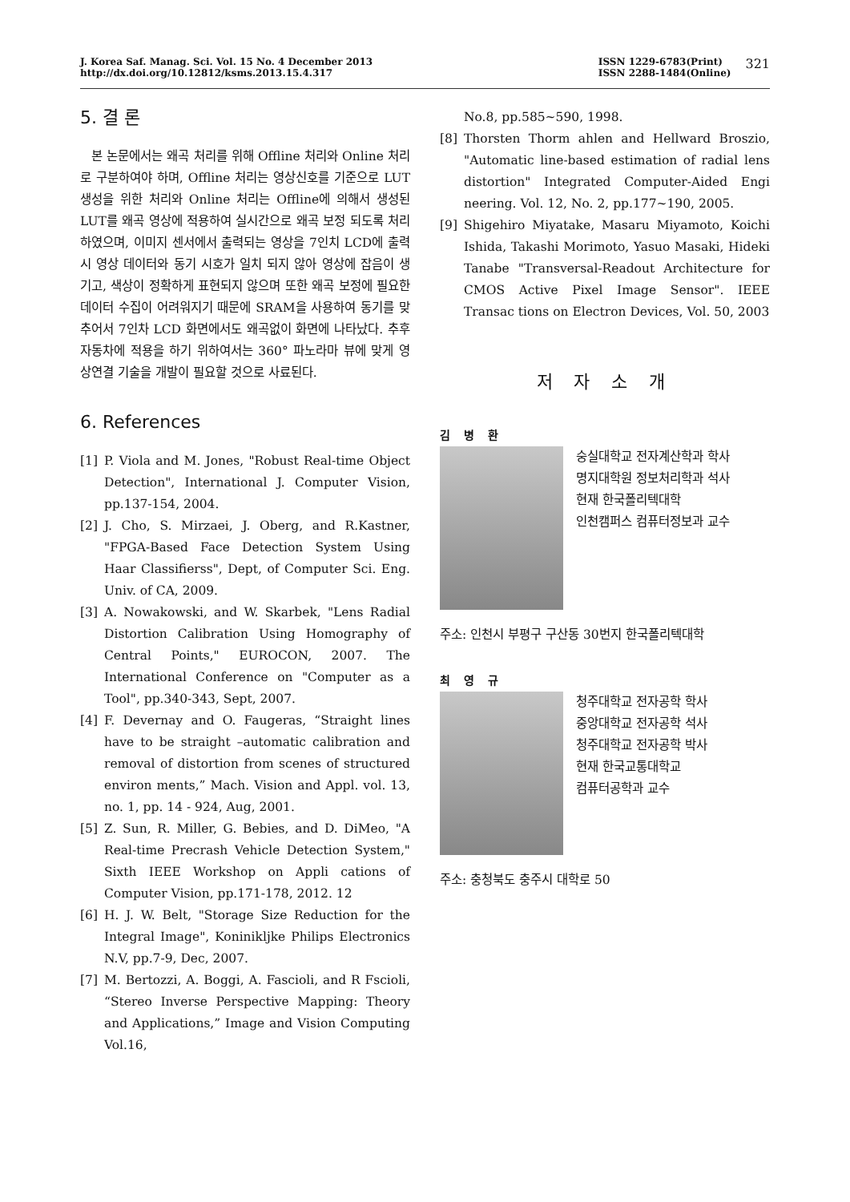J. Korea Saf. Manag. Sci. Vol. 15 No. 4 December 2013
http://dx.doi.org/10.12812/ksms.2013.15.4.317
ISSN 1229-6783(Print)
ISSN 2288-1484(Online)
321
5. 결 론
본 논문에서는 왜곡 처리를 위해 Offline 처리와 Online 처리로 구분하여야 하며, Offline 처리는 영상신호를 기준으로 LUT 생성을 위한 처리와 Online 처리는 Offline에 의해서 생성된 LUT를 왜곡 영상에 적용하여 실시간으로 왜곡 보정 되도록 처리하였으며, 이미지 센서에서 출력되는 영상을 7인치 LCD에 출력시 영상 데이터와 동기 시호가 일치 되지 않아 영상에 잡음이 생기고, 색상이 정확하게 표현되지 않으며 또한 왜곡 보정에 필요한 데이터 수집이 어려워지기 때문에 SRAM을 사용하여 동기를 맞추어서 7인차 LCD 화면에서도 왜곡없이 화면에 나타났다. 추후 자동차에 적용을 하기 위하여서는 360° 파노라마 뷰에 맞게 영상연결 기술을 개발이 필요할 것으로 사료된다.
6. References
[1] P. Viola and M. Jones, "Robust Real-time Object Detection", International J. Computer Vision, pp.137-154, 2004.
[2] J. Cho, S. Mirzaei, J. Oberg, and R.Kastner, "FPGA-Based Face Detection System Using Haar Classifierss", Dept, of Computer Sci. Eng. Univ. of CA, 2009.
[3] A. Nowakowski, and W. Skarbek, "Lens Radial Distortion Calibration Using Homography of Central Points," EUROCON, 2007. The International Conference on "Computer as a Tool", pp.340-343, Sept, 2007.
[4] F. Devernay and O. Faugeras, “Straight lines have to be straight –automatic calibration and removal of distortion from scenes of structured environ ments,” Mach. Vision and Appl. vol. 13, no. 1, pp. 14 - 924, Aug, 2001.
[5] Z. Sun, R. Miller, G. Bebies, and D. DiMeo, "A Real-time Precrash Vehicle Detection System," Sixth IEEE Workshop on Appli cations of Computer Vision, pp.171-178, 2012. 12
[6] H. J. W. Belt, "Storage Size Reduction for the Integral Image", Koninikljke Philips Electronics N.V, pp.7-9, Dec, 2007.
[7] M. Bertozzi, A. Boggi, A. Fascioli, and R Fscioli, “Stereo Inverse Perspective Mapping: Theory and Applications,” Image and Vision Computing Vol.16,
No.8, pp.585~590, 1998.
[8] Thorsten Thorm ahlen and Hellward Broszio, "Automatic line-based estimation of radial lens distortion" Integrated Computer-Aided Engi neering. Vol. 12, No. 2, pp.177~190, 2005.
[9] Shigehiro Miyatake, Masaru Miyamoto, Koichi Ishida, Takashi Morimoto, Yasuo Masaki, Hideki Tanabe "Transversal-Readout Architecture for CMOS Active Pixel Image Sensor". IEEE Transac tions on Electron Devices, Vol. 50, 2003
저 자 소 개
김 병 환
숭실대학교 전자계산학과 학사
명지대학원 정보처리학과 석사
현재 한국폴리텍대학
인천캠퍼스 컴퓨터정보과 교수
주소: 인천시 부평구 구산동 30번지 한국폴리텍대학
최 영 규
청주대학교 전자공학 학사
중앙대학교 전자공학 석사
청주대학교 전자공학 박사
현재 한국교통대학교
컴퓨터공학과 교수
주소: 충청북도 충주시 대학로 50